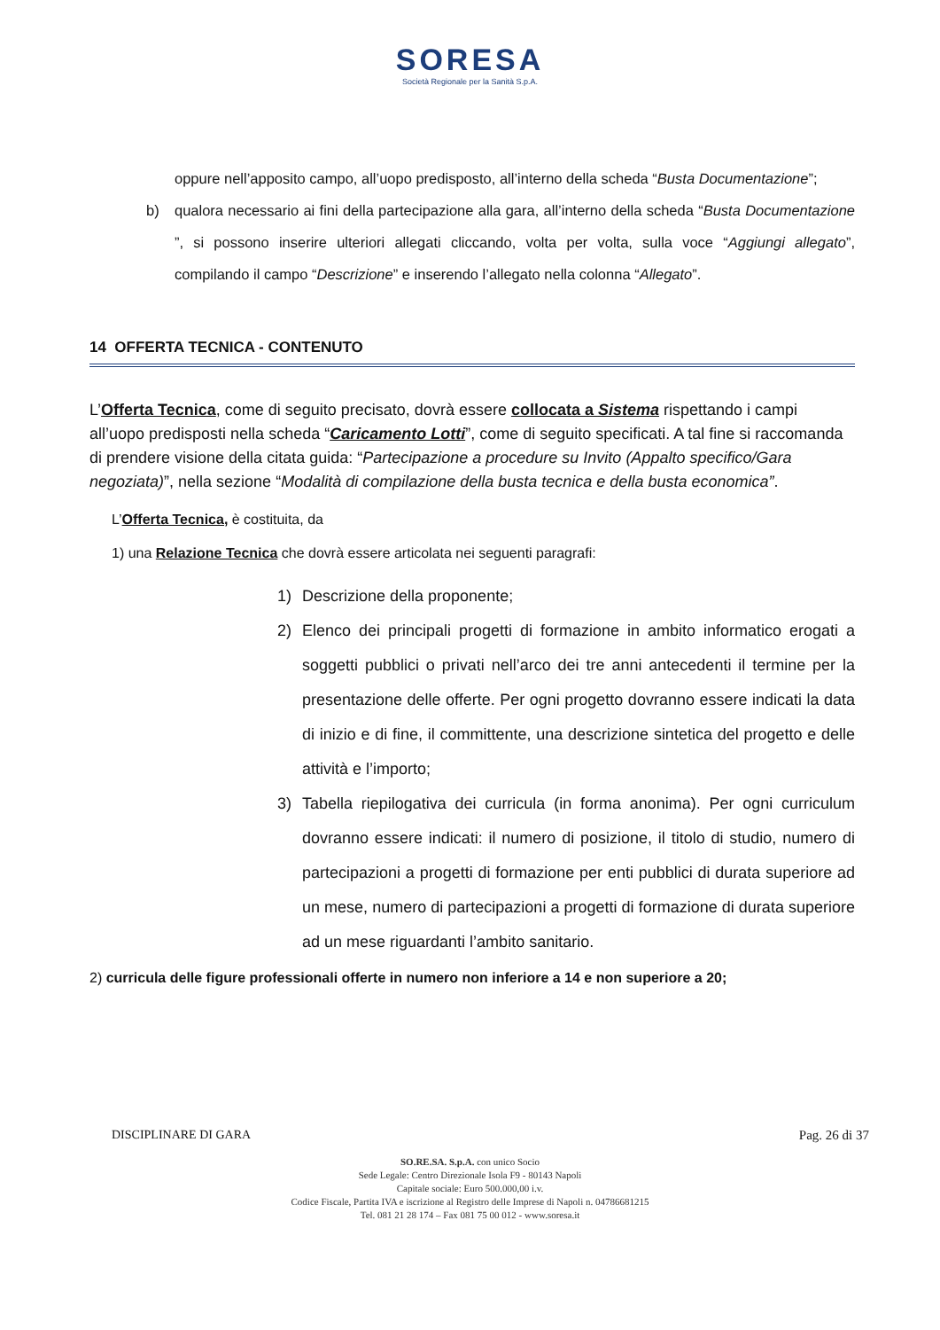SORESA
Società Regionale per la Sanità S.p.A.
oppure nell’apposito campo, all’uopo predisposto, all’interno della scheda “Busta Documentazione”;
b) qualora necessario ai fini della partecipazione alla gara, all’interno della scheda “Busta Documentazione ”, si possono inserire ulteriori allegati cliccando, volta per volta, sulla voce “Aggiungi allegato”, compilando il campo “Descrizione” e inserendo l’allegato nella colonna “Allegato”.
14 OFFERTA TECNICA - CONTENUTO
L’Offerta Tecnica, come di seguito precisato, dovrà essere collocata a Sistema rispettando i campi all’uopo predisposti nella scheda “Caricamento Lotti”, come di seguito specificati. A tal fine si raccomanda di prendere visione della citata guida: “Partecipazione a procedure su Invito (Appalto specifico/Gara negoziata)”, nella sezione “Modalità di compilazione della busta tecnica e della busta economica”.
L’Offerta Tecnica, è costituita, da
1) una Relazione Tecnica che dovrà essere articolata nei seguenti paragrafi:
1) Descrizione della proponente;
2) Elenco dei principali progetti di formazione in ambito informatico erogati a soggetti pubblici o privati nell’arco dei tre anni antecedenti il termine per la presentazione delle offerte. Per ogni progetto dovranno essere indicati la data di inizio e di fine, il committente, una descrizione sintetica del progetto e delle attività e l’importo;
3) Tabella riepilogativa dei curricula (in forma anonima). Per ogni curriculum dovranno essere indicati: il numero di posizione, il titolo di studio, numero di partecipazioni a progetti di formazione per enti pubblici di durata superiore ad un mese, numero di partecipazioni a progetti di formazione di durata superiore ad un mese riguardanti l’ambito sanitario.
2) curricula delle figure professionali offerte in numero non inferiore a 14 e non superiore a 20;
DISCIPLINARE DI GARA Pag. 26 di 37
SO.RE.SA. S.p.A. con unico Socio
Sede Legale: Centro Direzionale Isola F9 - 80143 Napoli
Capitale sociale: Euro 500.000,00 i.v.
Codice Fiscale, Partita IVA e iscrizione al Registro delle Imprese di Napoli n. 04786681215
Tel. 081 21 28 174 – Fax 081 75 00 012 - www.soresa.it